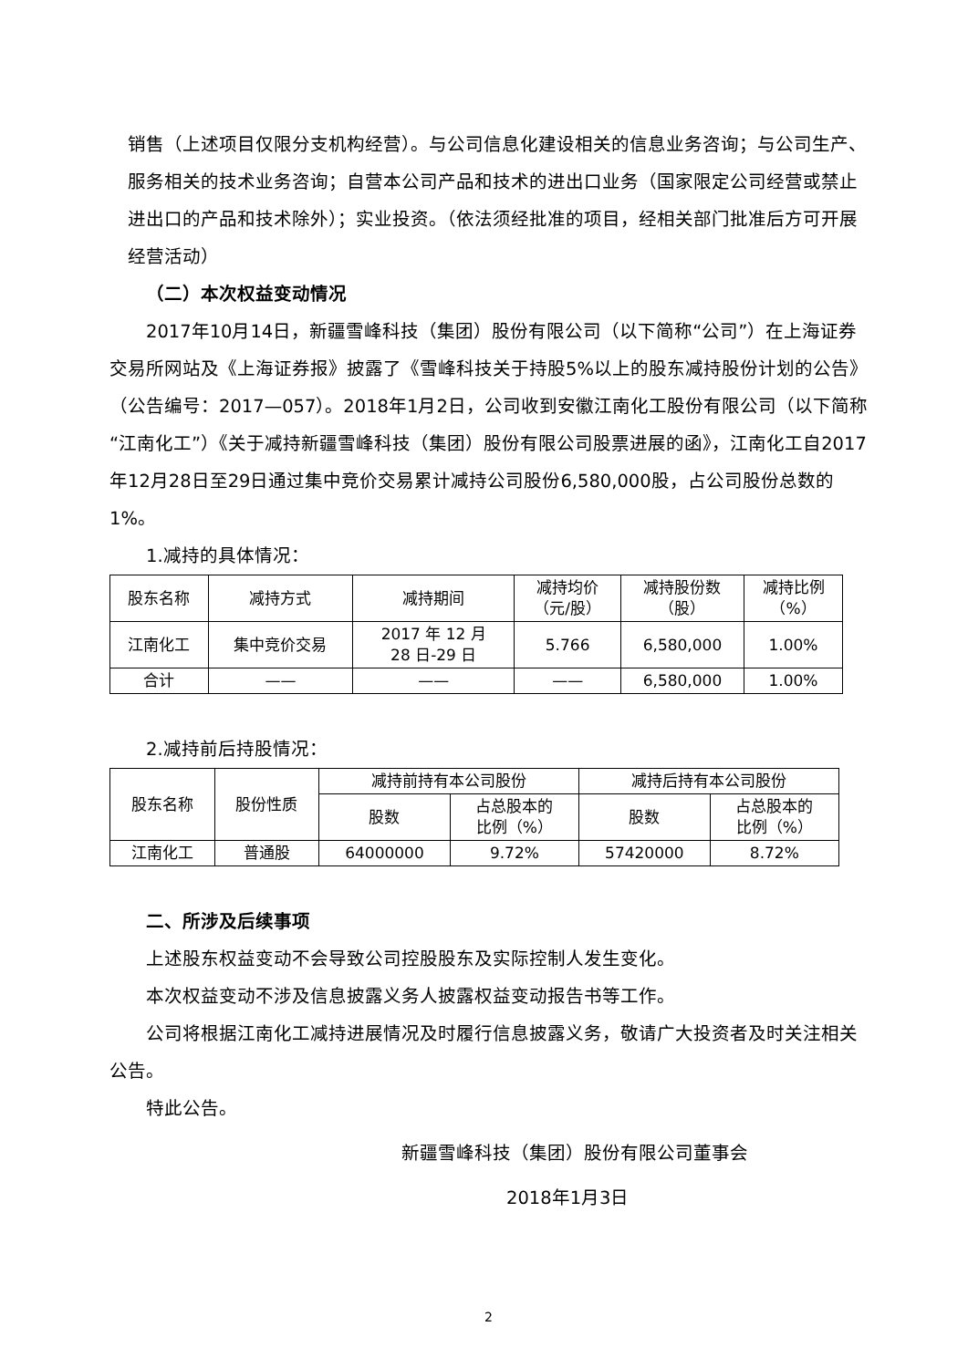销售（上述项目仅限分支机构经营）。与公司信息化建设相关的信息业务咨询；与公司生产、服务相关的技术业务咨询；自营本公司产品和技术的进出口业务（国家限定公司经营或禁止进出口的产品和技术除外）；实业投资。（依法须经批准的项目，经相关部门批准后方可开展经营活动）
（二）本次权益变动情况
2017年10月14日，新疆雪峰科技（集团）股份有限公司（以下简称“公司”）在上海证券交易所网站及《上海证券报》披露了《雪峰科技关于持股5%以上的股东减持股份计划的公告》（公告编号：2017—057）。2018年1月2日，公司收到安徽江南化工股份有限公司（以下简称“江南化工”）《关于减持新疆雪峰科技（集团）股份有限公司股票进展的函》，江南化工自2017年12月28日至29日通过集中竞价交易累计减持公司股份6,580,000股，占公司股份总数的1%。
1.减持的具体情况：
| 股东名称 | 减持方式 | 减持期间 | 减持均价 （元/股） | 减持股份数 （股） | 减持比例 （%） |
| --- | --- | --- | --- | --- | --- |
| 江南化工 | 集中竞价交易 | 2017 年 12 月 28 日-29 日 | 5.766 | 6,580,000 | 1.00% |
| 合计 | —— | —— | —— | 6,580,000 | 1.00% |
2.减持前后持股情况：
| 股东名称 | 股份性质 | 减持前持有本公司股份 | | 减持后持有本公司股份 | |
| --- | --- | --- | --- | --- | --- |
| | | 股数 | 占总股本的 比例（%） | 股数 | 占总股本的 比例（%） |
| 江南化工 | 普通股 | 64000000 | 9.72% | 57420000 | 8.72% |
二、所涉及后续事项
上述股东权益变动不会导致公司控股股东及实际控制人发生变化。
本次权益变动不涉及信息披露义务人披露权益变动报告书等工作。
公司将根据江南化工减持进展情况及时履行信息披露义务，敬请广大投资者及时关注相关公告。
特此公告。
新疆雪峰科技（集团）股份有限公司董事会
2018年1月3日
2